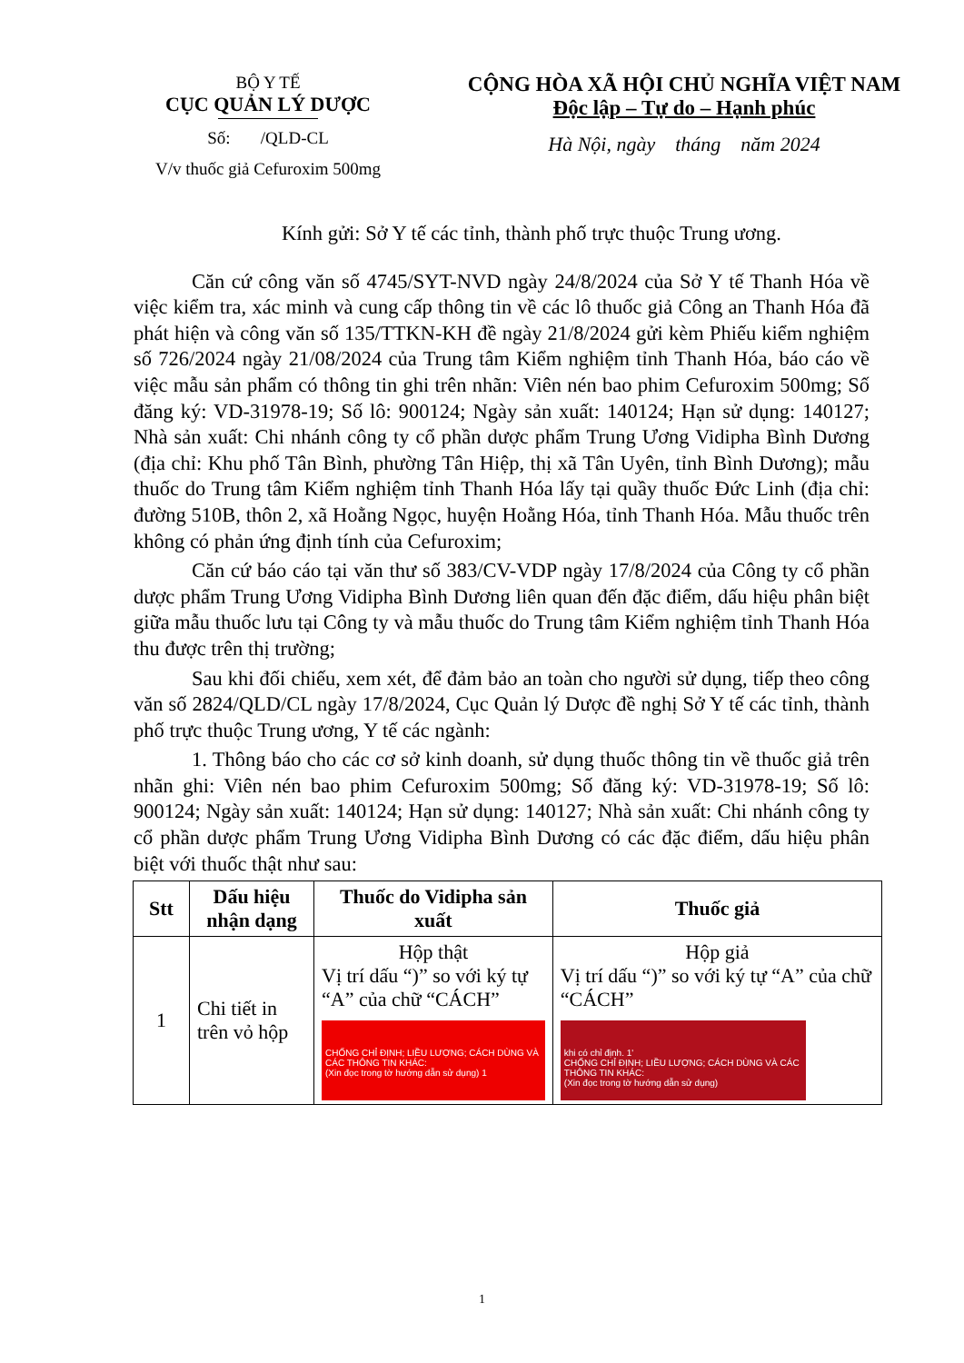BỘ Y TẾ
CỤC QUẢN LÝ DƯỢC
Số: /QLD-CL
V/v thuốc giả Cefuroxim 500mg
CỘNG HÒA XÃ HỘI CHỦ NGHĨA VIỆT NAM
Độc lập – Tự do – Hạnh phúc
Hà Nội, ngày tháng năm 2024
Kính gửi: Sở Y tế các tỉnh, thành phố trực thuộc Trung ương.
Căn cứ công văn số 4745/SYT-NVD ngày 24/8/2024 của Sở Y tế Thanh Hóa về việc kiểm tra, xác minh và cung cấp thông tin về các lô thuốc giả Công an Thanh Hóa đã phát hiện và công văn số 135/TTKN-KH đề ngày 21/8/2024 gửi kèm Phiếu kiểm nghiệm số 726/2024 ngày 21/08/2024 của Trung tâm Kiểm nghiệm tỉnh Thanh Hóa, báo cáo về việc mẫu sản phẩm có thông tin ghi trên nhãn: Viên nén bao phim Cefuroxim 500mg; Số đăng ký: VD-31978-19; Số lô: 900124; Ngày sản xuất: 140124; Hạn sử dụng: 140127; Nhà sản xuất: Chi nhánh công ty cổ phần dược phẩm Trung Ương Vidipha Bình Dương (địa chỉ: Khu phố Tân Bình, phường Tân Hiệp, thị xã Tân Uyên, tỉnh Bình Dương); mẫu thuốc do Trung tâm Kiểm nghiệm tỉnh Thanh Hóa lấy tại quầy thuốc Đức Linh (địa chỉ: đường 510B, thôn 2, xã Hoằng Ngọc, huyện Hoằng Hóa, tỉnh Thanh Hóa. Mẫu thuốc trên không có phản ứng định tính của Cefuroxim;
Căn cứ báo cáo tại văn thư số 383/CV-VDP ngày 17/8/2024 của Công ty cổ phần dược phẩm Trung Ương Vidipha Bình Dương liên quan đến đặc điểm, dấu hiệu phân biệt giữa mẫu thuốc lưu tại Công ty và mẫu thuốc do Trung tâm Kiểm nghiệm tỉnh Thanh Hóa thu được trên thị trường;
Sau khi đối chiếu, xem xét, để đảm bảo an toàn cho người sử dụng, tiếp theo công văn số 2824/QLD/CL ngày 17/8/2024, Cục Quản lý Dược đề nghị Sở Y tế các tỉnh, thành phố trực thuộc Trung ương, Y tế các ngành:
1. Thông báo cho các cơ sở kinh doanh, sử dụng thuốc thông tin về thuốc giả trên nhãn ghi: Viên nén bao phim Cefuroxim 500mg; Số đăng ký: VD-31978-19; Số lô: 900124; Ngày sản xuất: 140124; Hạn sử dụng: 140127; Nhà sản xuất: Chi nhánh công ty cổ phần dược phẩm Trung Ương Vidipha Bình Dương có các đặc điểm, dấu hiệu phân biệt với thuốc thật như sau:
| Stt | Dấu hiệu nhận dạng | Thuốc do Vidipha sản xuất | Thuốc giả |
| --- | --- | --- | --- |
| 1 | Chi tiết in trên vỏ hộp | Hộp thật Vị trí dấu “)” so với ký tự “A” của chữ “CÁCH” CHỐNG CHỈ ĐỊNH; LIỀU LƯỢNG; CÁCH DÙNG VÀ CÁC THÔNG TIN KHÁC: (Xin đọc trong tờ hướng dẫn sử dụng) 1 | Hộp giả Vị trí dấu “)” so với ký tự “A” của chữ “CÁCH” khi có chỉ định. 1' CHỐNG CHỈ ĐỊNH; LIỀU LƯỢNG; CÁCH DÙNG VÀ CÁC THÔNG TIN KHÁC: (Xin đọc trong tờ hướng dẫn sử dụng) |
1